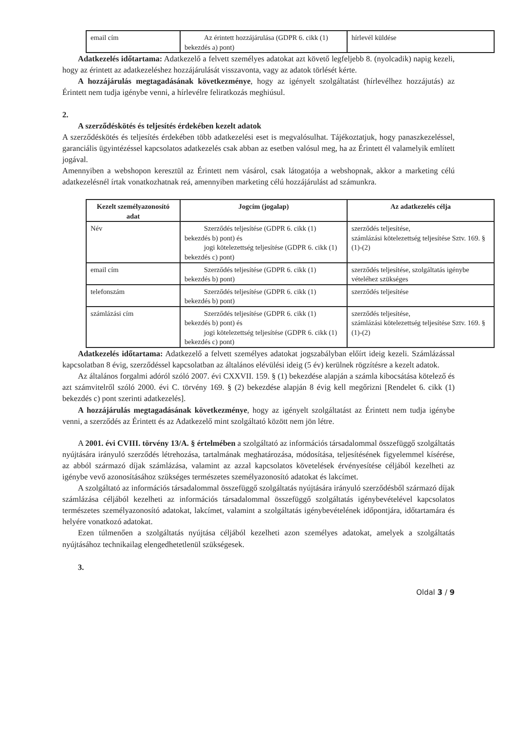| email cím | Az érintett hozzájárulása (GDPR 6. cikk (1) bekezdés a) pont) | hírlevél küldése |
Adatkezelés időtartama: Adatkezelő a felvett személyes adatokat azt követő legfeljebb 8. (nyolcadik) napig kezeli, hogy az érintett az adatkezeléshez hozzájárulását visszavonta, vagy az adatok törlését kérte.
A hozzájárulás megtagadásának következménye, hogy az igényelt szolgáltatást (hírlevélhez hozzájutás) az Érintett nem tudja igénybe venni, a hírlevélre feliratkozás meghiúsul.
2.
A szerződéskötés és teljesítés érdekében kezelt adatok
A szerződéskötés és teljesítés érdekében több adatkezelési eset is megvalósulhat. Tájékoztatjuk, hogy panaszkezeléssel, garanciális ügyintézéssel kapcsolatos adatkezelés csak abban az esetben valósul meg, ha az Érintett él valamelyik említett jogával.
Amennyiben a webshopon keresztül az Érintett nem vásárol, csak látogatója a webshopnak, akkor a marketing célú adatkezelésnél írtak vonatkozhatnak reá, amennyiben marketing célú hozzájárulást ad számunkra.
| Kezelt személyazonosító adat | Jogcím (jogalap) | Az adatkezelés célja |
| --- | --- | --- |
| Név | Szerződés teljesítése (GDPR 6. cikk (1) bekezdés b) pont) és jogi kötelezettség teljesítése (GDPR 6. cikk (1) bekezdés c) pont) | szerződés teljesítése, számlázási kötelezettség teljesítése Sztv. 169. § (1)-(2) |
| email cím | Szerződés teljesítése (GDPR 6. cikk (1) bekezdés b) pont) | szerződés teljesítése, szolgáltatás igénybe vételéhez szükséges |
| telefonszám | Szerződés teljesítése (GDPR 6. cikk (1) bekezdés b) pont) | szerződés teljesítése |
| számlázási cím | Szerződés teljesítése (GDPR 6. cikk (1) bekezdés b) pont) és jogi kötelezettség teljesítése (GDPR 6. cikk (1) bekezdés c) pont) | szerződés teljesítése, számlázási kötelezettség teljesítése Sztv. 169. § (1)-(2) |
Adatkezelés időtartama: Adatkezelő a felvett személyes adatokat jogszabályban előírt ideig kezeli. Számlázással kapcsolatban 8 évig, szerződéssel kapcsolatban az általános elévülési ideig (5 év) kerülnek rögzítésre a kezelt adatok.
Az általános forgalmi adóról szóló 2007. évi CXXVII. 159. § (1) bekezdése alapján a számla kibocsátása kötelező és azt számvitelről szóló 2000. évi C. törvény 169. § (2) bekezdése alapján 8 évig kell megőrizni [Rendelet 6. cikk (1) bekezdés c) pont szerinti adatkezelés].
A hozzájárulás megtagadásának következménye, hogy az igényelt szolgáltatást az Érintett nem tudja igénybe venni, a szerződés az Érintett és az Adatkezelő mint szolgáltató között nem jön létre.
A 2001. évi CVIII. törvény 13/A. § értelmében a szolgáltató az információs társadalommal összefüggő szolgáltatás nyújtására irányuló szerződés létrehozása, tartalmának meghatározása, módosítása, teljesítésének figyelemmel kísérése, az abból származó díjak számlázása, valamint az azzal kapcsolatos követelések érvényesítése céljából kezelheti az igénybe vevő azonosításához szükséges természetes személyazonosító adatokat és lakcímet.
A szolgáltató az információs társadalommal összefüggő szolgáltatás nyújtására irányuló szerződésből származó díjak számlázása céljából kezelheti az információs társadalommal összefüggő szolgáltatás igénybevételével kapcsolatos természetes személyazonosító adatokat, lakcímet, valamint a szolgáltatás igénybevételének időpontjára, időtartamára és helyére vonatkozó adatokat.
Ezen túlmenően a szolgáltatás nyújtása céljából kezelheti azon személyes adatokat, amelyek a szolgáltatás nyújtásához technikailag elengedhetetlenül szükségesek.
3.
Oldal 3 / 9